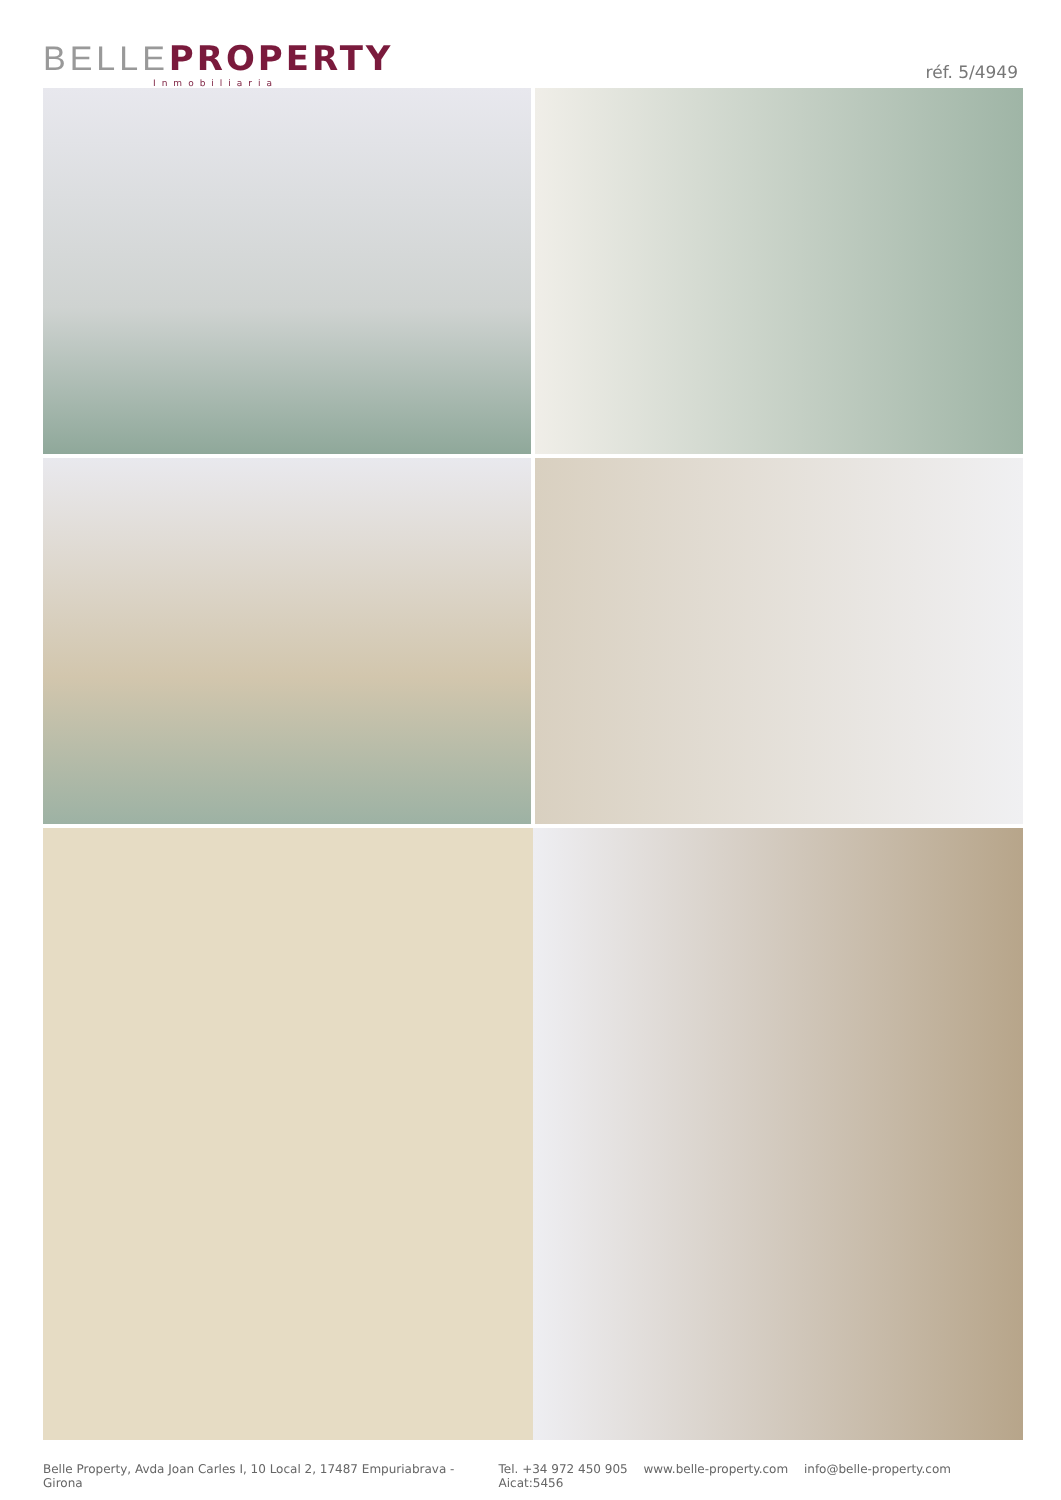BELLE PROPERTY
Inmobiliaria
réf. 5/4949
Belle Property, Avda Joan Carles I, 10 Local 2, 17487 Empuriabrava - Girona
Tel. +34 972 450 905 www.belle-property.com info@belle-property.com Aicat:5456